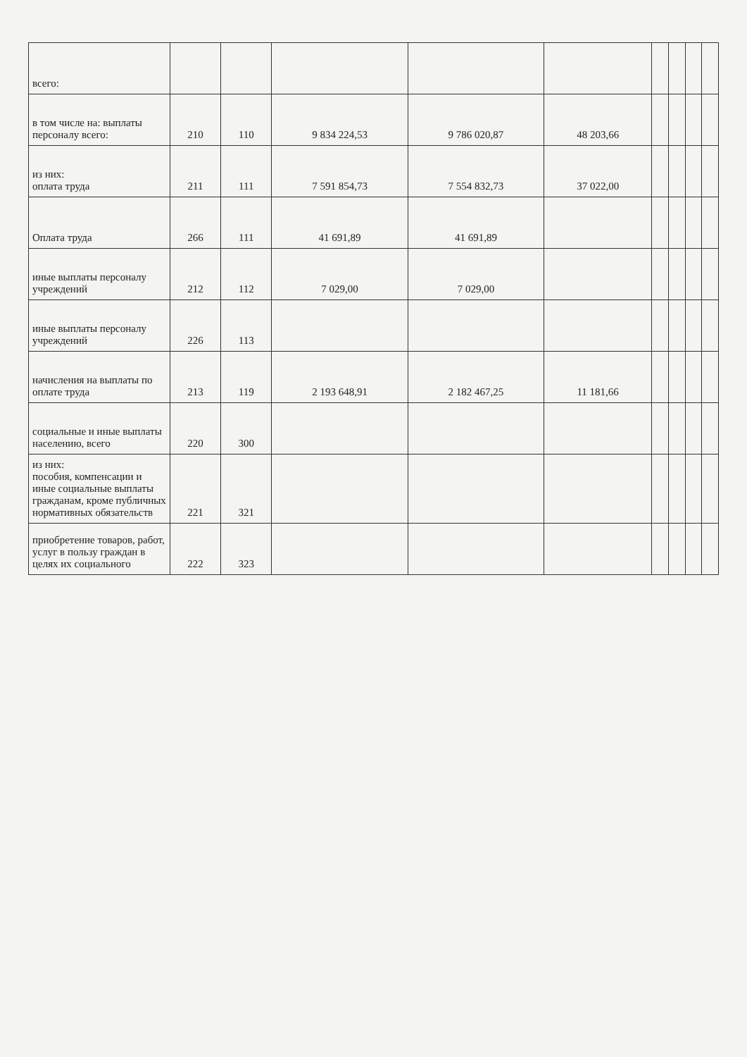| всего: | | | | | | | | | |
| в том числе на: выплаты персоналу всего: | 210 | 110 | 9 834 224,53 | 9 786 020,87 | 48 203,66 | | | | |
| из них: оплата труда | 211 | 111 | 7 591 854,73 | 7 554 832,73 | 37 022,00 | | | | |
| Оплата труда | 266 | 111 | 41 691,89 | 41 691,89 | | | | | |
| иные выплаты персоналу учреждений | 212 | 112 | 7 029,00 | 7 029,00 | | | | | |
| иные выплаты персоналу учреждений | 226 | 113 | | | | | | | |
| начисления на выплаты по оплате труда | 213 | 119 | 2 193 648,91 | 2 182 467,25 | 11 181,66 | | | | |
| социальные и иные выплаты населению, всего | 220 | 300 | | | | | | | |
| из них: пособия, компенсации и иные социальные выплаты гражданам, кроме публичных нормативных обязательств | 221 | 321 | | | | | | | |
| приобретение товаров, работ, услуг в пользу граждан в целях их социального | 222 | 323 | | | | | | | |